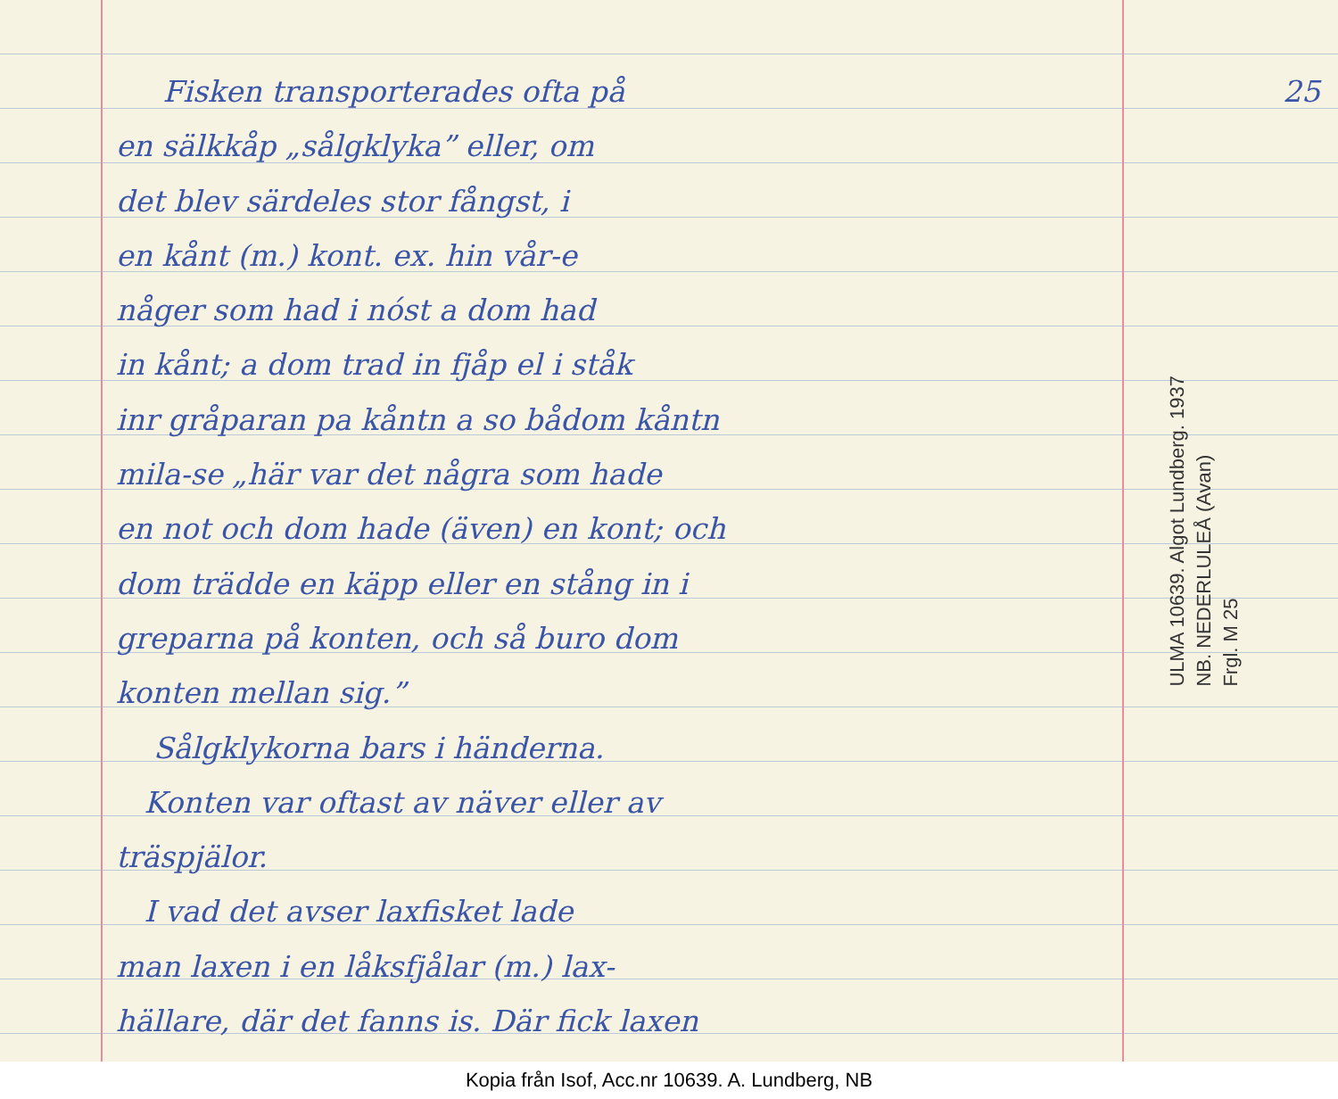Fisken transporterades ofta på 25
en sälkkåp „sålgklyka” eller, om
det blev särdeles stor fångst, i
en kånt (m.) kont. ex. hin vår-e
någer som had i nóst a dom had
in kånt; a dom trad in fjåp el i ståk
inr gråparan pa kåntn a so bådom kåntn
mila-se „här var det några som hade
en not och dom hade (även) en kont; och
dom trädde en käpp eller en stång in i
greparna på konten, och så buro dom
konten mellan sig.”
Sålgklykorna bars i händerna.
Konten var oftast av näver eller av
träspjälor.
I vad det avser laxfisket lade
man laxen i en låksfjålar (m.) lax-
hällare, där det fanns is. Där fick laxen
ULMA 10639. Algot Lundberg. 1937
NB. NEDERLULEÅ (Avan)
Frgl. M 25
Kopia från Isof, Acc.nr 10639. A. Lundberg, NB